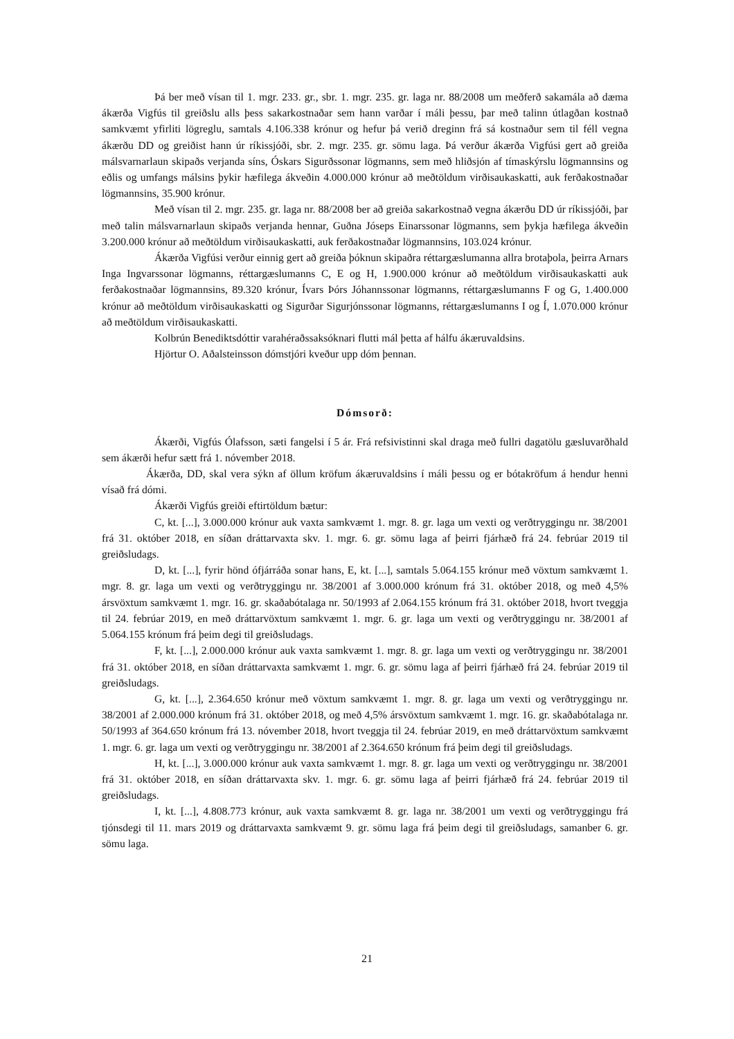Þá ber með vísan til 1. mgr. 233. gr., sbr. 1. mgr. 235. gr. laga nr. 88/2008 um meðferð sakamála að dæma ákærða Vigfús til greiðslu alls þess sakarkostnaðar sem hann varðar í máli þessu, þar með talinn útlagðan kostnað samkvæmt yfirliti lögreglu, samtals 4.106.338 krónur og hefur þá verið dreginn frá sá kostnaður sem til féll vegna ákærðu DD og greiðist hann úr ríkissjóði, sbr. 2. mgr. 235. gr. sömu laga. Þá verður ákærða Vigfúsi gert að greiða málsvarnarlaun skipaðs verjanda síns, Óskars Sigurðssonar lögmanns, sem með hliðsjón af tímaskýrslu lögmannsins og eðlis og umfangs málsins þykir hæfilega ákveðin 4.000.000 krónur að meðtöldum virðisaukaskatti, auk ferðakostnaðar lögmannsins, 35.900 krónur.
Með vísan til 2. mgr. 235. gr. laga nr. 88/2008 ber að greiða sakarkostnað vegna ákærðu DD úr ríkissjóði, þar með talin málsvarnarlaun skipaðs verjanda hennar, Guðna Jóseps Einarssonar lögmanns, sem þykja hæfilega ákveðin 3.200.000 krónur að meðtöldum virðisaukaskatti, auk ferðakostnaðar lögmannsins, 103.024 krónur.
Ákærða Vigfúsi verður einnig gert að greiða þóknun skipaðra réttargæslumanna allra brotaþola, þeirra Arnars Inga Ingvarssonar lögmanns, réttargæslumanns C, E og H, 1.900.000 krónur að meðtöldum virðisaukaskatti auk ferðakostnaðar lögmannsins, 89.320 krónur, Ívars Þórs Jóhannssonar lögmanns, réttargæslumanns F og G, 1.400.000 krónur að meðtöldum virðisaukaskatti og Sigurðar Sigurjónssonar lögmanns, réttargæslumanns I og Í, 1.070.000 krónur að meðtöldum virðisaukaskatti.
Kolbrún Benediktsdóttir varahéraðssaksóknari flutti mál þetta af hálfu ákæruvaldsins.
Hjörtur O. Aðalsteinsson dómstjóri kveður upp dóm þennan.
Dómsorð:
Ákærði, Vigfús Ólafsson, sæti fangelsi í 5 ár. Frá refsivistinni skal draga með fullri dagatölu gæsluvarðhald sem ákærði hefur sætt frá 1. nóvember 2018.
Ákærða, DD, skal vera sýkn af öllum kröfum ákæruvaldsins í máli þessu og er bótakröfum á hendur henni vísað frá dómi.
Ákærði Vigfús greiði eftirtöldum bætur:
C, kt. [...], 3.000.000 krónur auk vaxta samkvæmt 1. mgr. 8. gr. laga um vexti og verðtryggingu nr. 38/2001 frá 31. október 2018, en síðan dráttarvaxta skv. 1. mgr. 6. gr. sömu laga af þeirri fjárhæð frá 24. febrúar 2019 til greiðsludags.
D, kt. [...], fyrir hönd ófjárráða sonar hans, E, kt. [...], samtals 5.064.155 krónur með vöxtum samkvæmt 1. mgr. 8. gr. laga um vexti og verðtryggingu nr. 38/2001 af 3.000.000 krónum frá 31. október 2018, og með 4,5% ársvöxtum samkvæmt 1. mgr. 16. gr. skaðabótalaga nr. 50/1993 af 2.064.155 krónum frá 31. október 2018, hvort tveggja til 24. febrúar 2019, en með dráttarvöxtum samkvæmt 1. mgr. 6. gr. laga um vexti og verðtryggingu nr. 38/2001 af 5.064.155 krónum frá þeim degi til greiðsludags.
F, kt. [...], 2.000.000 krónur auk vaxta samkvæmt 1. mgr. 8. gr. laga um vexti og verðtryggingu nr. 38/2001 frá 31. október 2018, en síðan dráttarvaxta samkvæmt 1. mgr. 6. gr. sömu laga af þeirri fjárhæð frá 24. febrúar 2019 til greiðsludags.
G, kt. [...], 2.364.650 krónur með vöxtum samkvæmt 1. mgr. 8. gr. laga um vexti og verðtryggingu nr. 38/2001 af 2.000.000 krónum frá 31. október 2018, og með 4,5% ársvöxtum samkvæmt 1. mgr. 16. gr. skaðabótalaga nr. 50/1993 af 364.650 krónum frá 13. nóvember 2018, hvort tveggja til 24. febrúar 2019, en með dráttarvöxtum samkvæmt 1. mgr. 6. gr. laga um vexti og verðtryggingu nr. 38/2001 af 2.364.650 krónum frá þeim degi til greiðsludags.
H, kt. [...], 3.000.000 krónur auk vaxta samkvæmt 1. mgr. 8. gr. laga um vexti og verðtryggingu nr. 38/2001 frá 31. október 2018, en síðan dráttarvaxta skv. 1. mgr. 6. gr. sömu laga af þeirri fjárhæð frá 24. febrúar 2019 til greiðsludags.
I, kt. [...], 4.808.773 krónur, auk vaxta samkvæmt 8. gr. laga nr. 38/2001 um vexti og verðtryggingu frá tjónsdegi til 11. mars 2019 og dráttarvaxta samkvæmt 9. gr. sömu laga frá þeim degi til greiðsludags, samanber 6. gr. sömu laga.
21